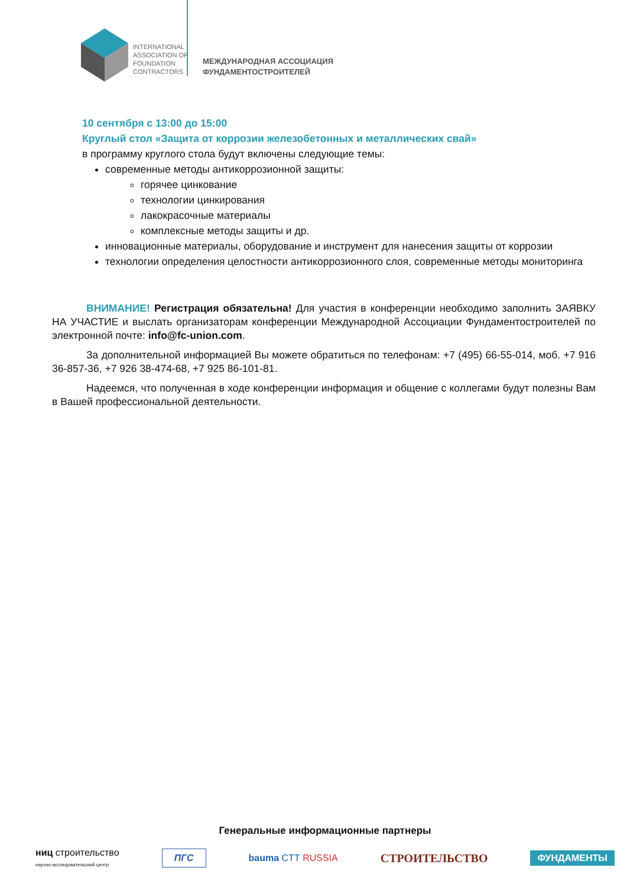INTERNATIONAL
ASSOCIATION OF
FOUNDATION
CONTRACTORS
МЕЖДУНАРОДНАЯ АССОЦИАЦИЯ
ФУНДАМЕНТОСТРОИТЕЛЕЙ
10 сентября с 13:00 до 15:00
Круглый стол «Защита от коррозии железобетонных и металлических свай»
в программу круглого стола будут включены следующие темы:
современные методы антикоррозионной защиты:
горячее цинкование
технологии цинкирования
лакокрасочные материалы
комплексные методы защиты и др.
инновационные материалы, оборудование и инструмент для нанесения защиты от коррозии
технологии определения целостности антикоррозионного слоя, современные методы мониторинга
ВНИМАНИЕ! Регистрация обязательна! Для участия в конференции необходимо заполнить ЗАЯВКУ НА УЧАСТИЕ и выслать организаторам конференции Международной Ассоциации Фундаментостроителей по электронной почте: info@fc-union.com.
За дополнительной информацией Вы можете обратиться по телефонам: +7 (495) 66-55-014, моб. +7 916 36-857-36, +7 926 38-474-68, +7 925 86-101-81.
Надеемся, что полученная в ходе конференции информация и общение с коллегами будут полезны Вам в Вашей профессиональной деятельности.
Генеральные информационные партнеры
ниц строительство
научно-исследовательский центр ПГС bauma CTT RUSSIA СТРОИТЕЛЬСТВО ФУНДАМЕНТЫ